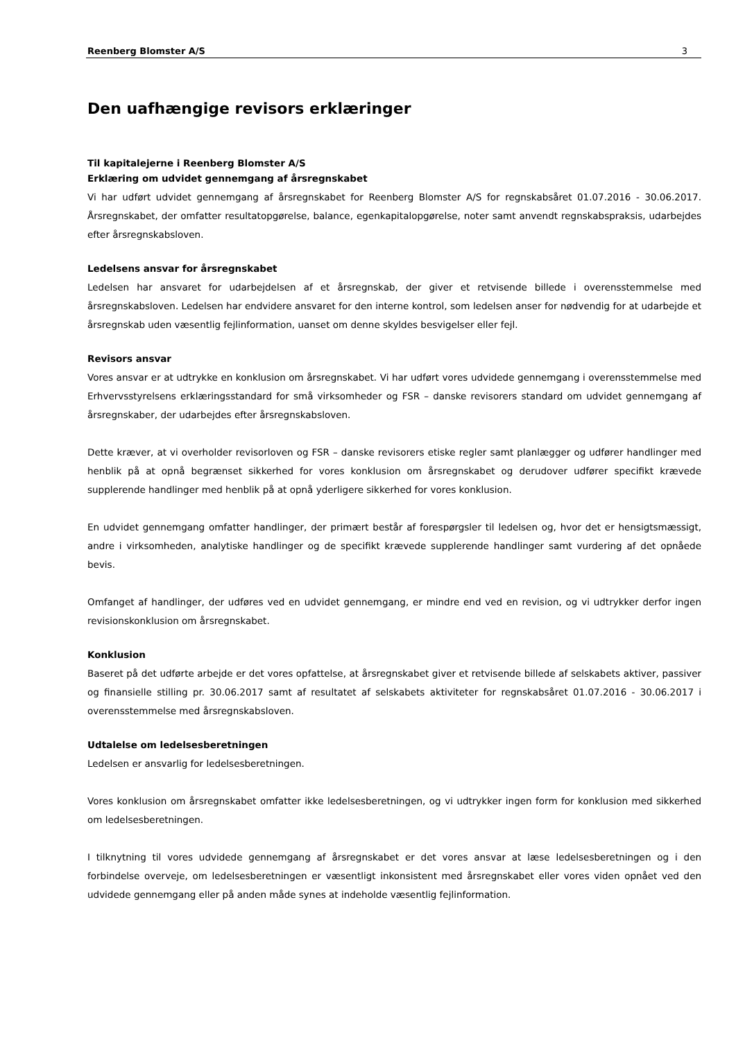Reenberg Blomster A/S 3
Den uafhængige revisors erklæringer
Til kapitalejerne i Reenberg Blomster A/S
Erklæring om udvidet gennemgang af årsregnskabet
Vi har udført udvidet gennemgang af årsregnskabet for Reenberg Blomster A/S for regnskabsåret 01.07.2016 - 30.06.2017. Årsregnskabet, der omfatter resultatopgørelse, balance, egenkapitalopgørelse, noter samt anvendt regnskabspraksis, udarbejdes efter årsregnskabsloven.
Ledelsens ansvar for årsregnskabet
Ledelsen har ansvaret for udarbejdelsen af et årsregnskab, der giver et retvisende billede i overensstemmelse med årsregnskabsloven. Ledelsen har endvidere ansvaret for den interne kontrol, som ledelsen anser for nødvendig for at udarbejde et årsregnskab uden væsentlig fejlinformation, uanset om denne skyldes besvigelser eller fejl.
Revisors ansvar
Vores ansvar er at udtrykke en konklusion om årsregnskabet. Vi har udført vores udvidede gennemgang i overensstemmelse med Erhvervsstyrelsens erklæringsstandard for små virksomheder og FSR – danske revisorers standard om udvidet gennemgang af årsregnskaber, der udarbejdes efter årsregnskabsloven.
Dette kræver, at vi overholder revisorloven og FSR – danske revisorers etiske regler samt planlægger og udfører handlinger med henblik på at opnå begrænset sikkerhed for vores konklusion om årsregnskabet og derudover udfører specifikt krævede supplerende handlinger med henblik på at opnå yderligere sikkerhed for vores konklusion.
En udvidet gennemgang omfatter handlinger, der primært består af forespørgsler til ledelsen og, hvor det er hensigtsmæssigt, andre i virksomheden, analytiske handlinger og de specifikt krævede supplerende handlinger samt vurdering af det opnåede bevis.
Omfanget af handlinger, der udføres ved en udvidet gennemgang, er mindre end ved en revision, og vi udtrykker derfor ingen revisionskonklusion om årsregnskabet.
Konklusion
Baseret på det udførte arbejde er det vores opfattelse, at årsregnskabet giver et retvisende billede af selskabets aktiver, passiver og finansielle stilling pr. 30.06.2017 samt af resultatet af selskabets aktiviteter for regnskabsåret 01.07.2016 - 30.06.2017 i overensstemmelse med årsregnskabsloven.
Udtalelse om ledelsesberetningen
Ledelsen er ansvarlig for ledelsesberetningen.
Vores konklusion om årsregnskabet omfatter ikke ledelsesberetningen, og vi udtrykker ingen form for konklusion med sikkerhed om ledelsesberetningen.
I tilknytning til vores udvidede gennemgang af årsregnskabet er det vores ansvar at læse ledelsesberetningen og i den forbindelse overveje, om ledelsesberetningen er væsentligt inkonsistent med årsregnskabet eller vores viden opnået ved den udvidede gennemgang eller på anden måde synes at indeholde væsentlig fejlinformation.